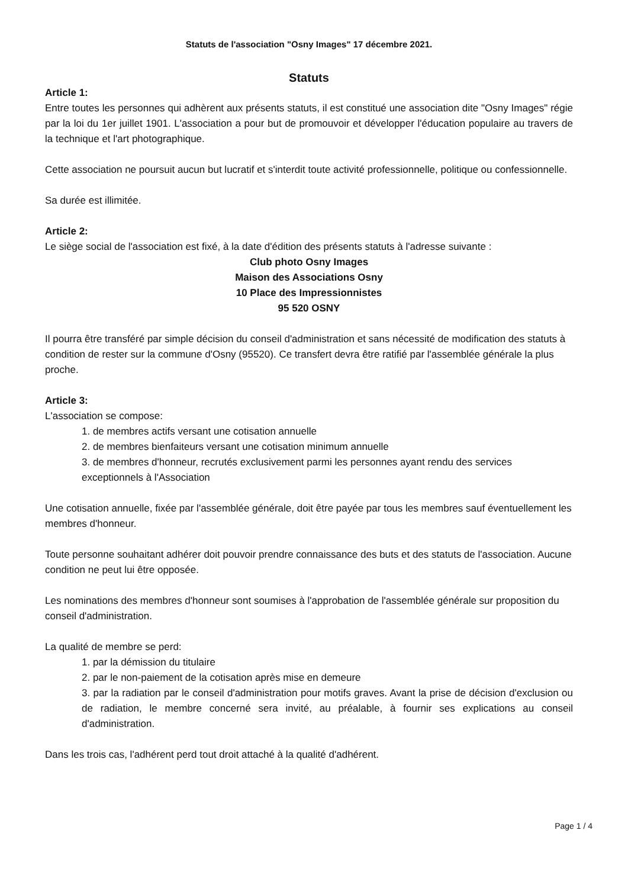Statuts de l'association "Osny Images" 17 décembre 2021.
Statuts
Article 1:
Entre toutes les personnes qui adhèrent aux présents statuts, il est constitué une association dite "Osny Images" régie par la loi du 1er juillet 1901. L'association a pour but de promouvoir et développer l'éducation populaire au travers de la technique et l'art photographique.
Cette association ne poursuit aucun but lucratif et s'interdit toute activité professionnelle, politique ou confessionnelle.
Sa durée est illimitée.
Article 2:
Le siège social de l'association est fixé, à la date d'édition des présents statuts à l'adresse suivante :
Club photo Osny Images
Maison des Associations Osny
10 Place des Impressionnistes
95 520 OSNY
Il pourra être transféré par simple décision du conseil d'administration et sans nécessité de modification des statuts à condition de rester sur la commune d'Osny (95520). Ce transfert devra être ratifié par l'assemblée générale la plus proche.
Article 3:
L'association se compose:
1. de membres actifs versant une cotisation annuelle
2. de membres bienfaiteurs versant une cotisation minimum annuelle
3. de membres d'honneur, recrutés exclusivement parmi les personnes ayant rendu des services exceptionnels à l'Association
Une cotisation annuelle, fixée par l'assemblée générale, doit être payée par tous les membres sauf éventuellement les membres d'honneur.
Toute personne souhaitant adhérer doit pouvoir prendre connaissance des buts et des statuts de l'association. Aucune condition ne peut lui être opposée.
Les nominations des membres d'honneur sont soumises à l'approbation de l'assemblée générale sur proposition du conseil d'administration.
La qualité de membre se perd:
1. par la démission du titulaire
2. par le non-paiement de la cotisation après mise en demeure
3. par la radiation par le conseil d'administration pour motifs graves. Avant la prise de décision d'exclusion ou de radiation, le membre concerné sera invité, au préalable, à fournir ses explications au conseil d'administration.
Dans les trois cas, l'adhérent perd tout droit attaché à la qualité d'adhérent.
Page 1 / 4